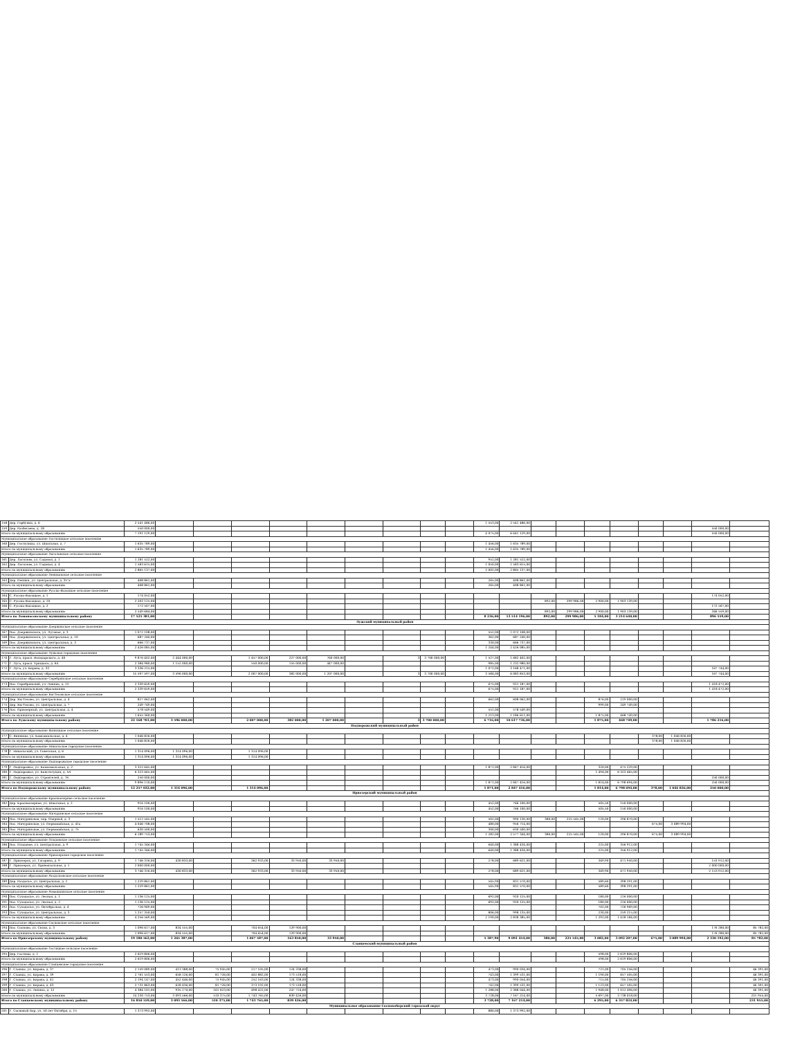| 158 | Дер. Горбунки, д. 6 | 2 541 486,00 | | | | | | | | | | 1 553,00 | 2 541 486,00 | | | | | | | | |
| 159 | Дер. Разбегаево, д. 28 | 550 000,00 | | | | | | | | | | | | | | | | | | 550 000,00 | |
| Итого по муниципальному образованию | | 7 191 129,00 | | | | | | | | | | 4 075,00 | 6 641 129,00 | | | | | | | 550 000,00 | |
| Муниципальное образование Гостилицкое сельское поселение | | | | | | | | | | | | | | | | | | | | | |
| 160 | Дер. Гостилицы, ул. Школьная, д. 7 | 1 635 789,00 | | | | | | | | | | 1 456,00 | 1 635 789,00 | | | | | | | | |
| Итого по муниципальному образованию | | 1 635 789,00 | | | | | | | | | | 1 456,00 | 1 635 789,00 | | | | | | | | |
| Муниципальное образование Лаголовское сельское поселение | | | | | | | | | | | | | | | | | | | | | |
| 161 | Дер. Лаголово, ул. Садовая, д. 1 | 1 281 522,00 | | | | | | | | | | 952,00 | 1 281 522,00 | | | | | | | | |
| 162 | Дер. Лаголово, ул. Садовая, д. 4 | 1 583 615,00 | | | | | | | | | | 1 050,00 | 1 583 615,00 | | | | | | | | |
| Итого по муниципальному образованию | | 2 865 137,00 | | | | | | | | | | 2 002,00 | 2 865 137,00 | | | | | | | | |
| Муниципальное образование Пениковское сельское поселение | | | | | | | | | | | | | | | | | | | | | |
| 163 | Дер. Пеники, ул. Центральная, д. 35"а" | 408 861,00 | | | | | | | | | | 265,00 | 408 861,00 | | | | | | | | |
| Итого по муниципальному образованию | | 408 861,00 | | | | | | | | | | 265,00 | 408 861,00 | | | | | | | | |
| Муниципальное образование Русско-Высоцкое сельское поселение | | | | | | | | | | | | | | | | | | | | | |
| 164 | С. Русско-Высоцкое, д. 1 | 174 052,00 | | | | | | | | | | | | | | | | | | 174 052,00 | |
| 165 | С. Русско-Высоцкое, д. 10 | 2 203 125,00 | | | | | | | | | | | | 892,00 | 299 986,00 | 2 900,00 | 1 903 139,00 | | | | |
| 166 | С. Русско-Высоцкое, д. 2 | 172 507,00 | | | | | | | | | | | | | | | | | | 172 507,00 | |
| Итого по муниципальному образованию | | 2 549 684,00 | | | | | | | | | | | | 892,00 | 299 986,00 | 2 900,00 | 1 903 139,00 | | | 346 559,00 | |
| Итого по Ломоносовскому муниципальному району | | 17 525 381,00 | | | | | | | | | | 8 236,00 | 13 514 196,00 | 892,00 | 299 986,00 | 5 184,00 | 3 214 640,00 | | | 896 559,00 | |
| Лужский муниципальный район | | | | | | | | | | | | | | | | | | | | | |
| Муниципальное образование Дзержинское сельское поселение | | | | | | | | | | | | | | | | | | | | | |
| 167 | Пос. Дзержинского, ул. Луговая, д. 3 | 1 072 108,00 | | | | | | | | | | 552,00 | 1 072 108,00 | | | | | | | | |
| 168 | Пос. Дзержинского, ул. Центральная, д. 10 | 687 240,00 | | | | | | | | | | 362,00 | 687 240,00 | | | | | | | | |
| 169 | Пос. Дзержинского, ул. Центральная, д. 3 | 666 737,00 | | | | | | | | | | 330,00 | 666 737,00 | | | | | | | | |
| Итого по муниципальному образованию | | 2 426 085,00 | | | | | | | | | | 1 244,00 | 2 426 085,00 | | | | | | | | |
| Муниципальное образование Лужское городское поселение | | | | | | | | | | | | | | | | | | | | | |
| 170 | Г. Луга, просп. Володарского, д. 40 | 9 876 402,00 | 2 444 000,00 | | 1 457 000,00 | 227 000,00 | 760 000,00 | | 3 | 3 700 000,00 | | 1 527,00 | 1 682 402,00 | | | | | | | | |
| 171 | Г. Луга, просп. Урицкого, д. 64 | 2 384 980,00 | 1 152 000,00 | | 550 000,00 | 155 000,00 | 447 000,00 | | | | | 985,00 | 1 232 980,00 | | | | | | | | |
| 172 | Г. Луга, ул. Кирова, д. 33 | 3 336 215,00 | | | | | | | | | | 1 072,00 | 3 168 471,00 | | | | | | | 167 744,00 | |
| Итого по муниципальному образованию | | 15 597 597,00 | 3 596 000,00 | | 2 007 000,00 | 382 000,00 | 1 207 000,00 | | 3 | 3 700 000,00 | | 3 584,00 | 6 083 853,00 | | | | | | | 167 744,00 | |
| Муниципальное образование Серебрянское сельское поселение | | | | | | | | | | | | | | | | | | | | | |
| 173 | Пос. Серебрянский, ул. Ленина, д. 12 | 2 339 659,00 | | | | | | | | | | 675,00 | 921 187,00 | | | | | | | 1 418 472,00 | |
| Итого по муниципальному образованию | | 2 339 659,00 | | | | | | | | | | 675,00 | 921 187,00 | | | | | | | 1 418 472,00 | |
| Муниципальное образование Ям-Тесовское сельское поселение | | | | | | | | | | | | | | | | | | | | | |
| 174 | Дер. Ям-Тесово, ул. Центральная, д. 4 | 827 062,00 | | | | | | | | | | 662,00 | 608 062,00 | | | 876,00 | 219 000,00 | | | | |
| 175 | Дер. Ям-Тесово, ул. Центральная, д. 7 | 249 749,00 | | | | | | | | | | | | | | 999,00 | 249 749,00 | | | | |
| 176 | Пос. Приозерный, ул. Центральная, д. 4 | 578 549,00 | | | | | | | | | | 551,00 | 578 549,00 | | | | | | | | |
| Итого по муниципальному образованию | | 1 655 360,00 | | | | | | | | | | 1 213,00 | 1 186 611,00 | | | 1 875,00 | 468 749,00 | | | | |
| Итого по Лужскому муниципальному району | | 22 168 701,00 | 3 596 000,00 | | 2 007 000,00 | 382 000,00 | 1 207 000,00 | | 3 | 3 700 000,00 | | 6 716,00 | 10 617 736,00 | | | 1 875,00 | 468 749,00 | | | 1 786 216,00 | |
| Подпорожский муниципальный район | | | | | | | | | | | | | | | | | | | | | |
| Муниципальное образование Винницкое сельское поселение | | | | | | | | | | | | | | | | | | | | | |
| 177 | С. Винницы, ул. Комсомольская, д. 4 | 1 046 826,00 | | | | | | | | | | | | | | | | 378,00 | 1 046 826,00 | | |
| Итого по муниципальному образованию | | 1 046 826,00 | | | | | | | | | | | | | | | | 378,00 | 1 046 826,00 | | |
| Муниципальное образование Никольское городское поселение | | | | | | | | | | | | | | | | | | | | | |
| 178 | Г. Никольский, ул. Советская, д. 6 | 1 314 096,00 | 1 314 096,00 | | 1 314 096,00 | | | | | | | | | | | | | | | | |
| Итого по муниципальному образованию | | 1 314 096,00 | 1 314 096,00 | | 1 314 096,00 | | | | | | | | | | | | | | | | |
| Муниципальное образование Подпорожское городское поселение | | | | | | | | | | | | | | | | | | | | | |
| 179 | Г. Подпорожье, ул. Комсомольская, д. 2 | 3 322 645,00 | | | | | | | | | | 1 871,00 | 2 847 416,00 | | | 320,00 | 475 229,00 | | | | |
| 180 | Г. Подпорожье, ул. Конституции, д. 5А | 6 323 465,00 | | | | | | | | | | | | | | 1 494,00 | 6 323 465,00 | | | | |
| 181 | Г. Подпорожье, ул. Строителей, д. 76 | 250 000,00 | | | | | | | | | | | | | | | | | | 250 000,00 | |
| Итого по муниципальному образованию | | 9 896 110,00 | | | | | | | | | | 1 871,00 | 2 847 416,00 | | | 1 814,00 | 6 798 694,00 | | | 250 000,00 | |
| Итого по Подпорожскому муниципальному району | | 12 257 032,00 | 1 314 096,00 | | 1 314 096,00 | | | | | | | 1 871,00 | 2 847 416,00 | | | 1 814,00 | 6 798 694,00 | 378,00 | 1 046 826,00 | 250 000,00 | |
| Приозерский муниципальный район | | | | | | | | | | | | | | | | | | | | | |
| Муниципальное образование Красноозерное сельское поселение | | | | | | | | | | | | | | | | | | | | | |
| 182 | Дер. Красноозерное, ул. Школьная, д. 2 | 916 100,00 | | | | | | | | | | 452,00 | 766 100,00 | | | 505,50 | 150 000,00 | | | | |
| Итого по муниципальному образованию | | 916 100,00 | | | | | | | | | | 452,00 | 766 100,00 | | | 505,50 | 150 000,00 | | | | |
| Муниципальное образование Мичуринское сельское поселение | | | | | | | | | | | | | | | | | | | | | |
| 183 | Пос. Мичуринское, пер. Озерный, д. 3 | 1 512 545,00 | | | | | | | | | | 502,00 | 990 130,00 | 380,00 | 225 545,00 | 120,00 | 296 870,00 | | | | |
| 184 | Пос. Мичуринское, ул. Первомайская, д. 41а | 4 046 708,00 | | | | | | | | | | 480,00 | 956 714,00 | | | | | 675,00 | 3 089 994,00 | | |
| 185 | Пос. Мичуринское, ул. Первомайская, д. 75 | 630 500,00 | | | | | | | | | | 300,00 | 630 500,00 | | | | | | | | |
| Итого по муниципальному образованию | | 6 189 753,00 | | | | | | | | | | 1 282,00 | 2 577 344,00 | 380,00 | 225 545,00 | 120,00 | 296 870,00 | 675,00 | 3 089 994,00 | | |
| Муниципальное образование Плодовское сельское поселение | | | | | | | | | | | | | | | | | | | | | |
| 186 | Пос. Плодовое, ул. Центральная, д. 9 | 1 745 346,00 | | | | | | | | | | 640,00 | 1 388 434,00 | | | 225,00 | 356 912,00 | | | | |
| Итого по муниципальному образованию | | 1 745 346,00 | | | | | | | | | | 640,00 | 1 388 434,00 | | | 225,00 | 356 912,00 | | | | |
| Муниципальное образование Приозерское городское поселение | | | | | | | | | | | | | | | | | | | | | |
| 187 | Г. Приозерск, ул. Гагарина, д. 9 | 1 746 316,00 | 430 833,00 | | 362 933,00 | 33 950,00 | 33 950,00 | | | | | 278,00 | 689 621,00 | | | 349,90 | 471 950,00 | | | 153 912,00 | |
| 188 | Г. Приозерск, ул. Привокзальная, д. 1 | 2 000 000,00 | | | | | | | | | | | | | | | | | | 2 000 000,00 | |
| Итого по муниципальному образованию | | 3 746 316,00 | 430 833,00 | | 362 933,00 | 33 950,00 | 33 950,00 | | | | | 278,00 | 689 621,00 | | | 349,90 | 471 950,00 | | | 2 153 912,00 | |
| Муниципальное образование Раздольевское сельское поселение | | | | | | | | | | | | | | | | | | | | | |
| 189 | Дер. Раздолье, ул. Центральная, д. 2 | 1 229 861,00 | | | | | | | | | | 545,90 | 831 570,00 | | | 589,60 | 398 291,00 | | | | |
| Итого по муниципальному образованию | | 1 229 861,00 | | | | | | | | | | 545,90 | 831 570,00 | | | 589,60 | 398 291,00 | | | | |
| Муниципальное образование Ромашкинское сельское поселение | | | | | | | | | | | | | | | | | | | | | |
| 190 | Пос. Суходолье, ул. Лесная, д. 1 | 1 136 125,00 | | | | | | | | | | 692,00 | 920 125,00 | | | 180,00 | 216 000,00 | | | | |
| 191 | Пос. Суходолье, ул. Лесная, д. 2 | 1 136 125,00 | | | | | | | | | | 692,00 | 920 125,00 | | | 180,00 | 216 000,00 | | | | |
| 192 | Пос. Суходолье, ул. Октябрьская, д. 4 | 726 969,00 | | | | | | | | | | | | | | 702,00 | 726 969,00 | | | | |
| 193 | Пос. Суходолье, ул. Центральная, д. 3 | 1 257 350,00 | | | | | | | | | | 806,00 | 998 135,00 | | | 230,00 | 259 215,00 | | | | |
| Итого по муниципальному образованию | | 4 256 569,00 | | | | | | | | | | 2 190,00 | 2 838 385,00 | | | 1 292,00 | 1 418 184,00 | | | | |
| Муниципальное образование Сосновское сельское поселение | | | | | | | | | | | | | | | | | | | | | |
| 194 | Пос. Сосново, ул. Связи, д. 3 | 1 096 617,00 | 834 555,00 | | 704 654,00 | 129 900,00 | | | | | | | | | | | | | | 176 280,00 | 85 782,00 |
| Итого по муниципальному образованию | | 1 096 617,00 | 834 555,00 | | 704 654,00 | 129 900,00 | | | | | | | | | | | | | | 176 280,00 | 85 782,00 |
| Итого по Приозерскому муниципальному району | | 19 180 562,00 | 1 265 387,00 | | 1 067 587,00 | 163 850,00 | 33 950,00 | | | | | 5 387,90 | 9 091 454,00 | 380,00 | 225 545,00 | 3 082,00 | 3 092 207,00 | 675,00 | 3 089 994,00 | 2 330 192,00 | 85 782,00 |
| Сланцевский муниципальный район | | | | | | | | | | | | | | | | | | | | | |
| Муниципальное образование Гостицкое сельское поселение | | | | | | | | | | | | | | | | | | | | | |
| 195 | Дер. Гостицы, д. 1 | 2 619 806,00 | | | | | | | | | | | | | | 598,00 | 2 619 806,00 | | | | |
| Итого по муниципальному образованию | | 2 619 806,00 | | | | | | | | | | | | | | 598,00 | 2 619 806,00 | | | | |
| Муниципальное образование Сланцевское городское поселение | | | | | | | | | | | | | | | | | | | | | |
| 196 | Г. Сланцы, ул. Кирова, д. 37 | 2 159 089,00 | 413 388,00 | 75 945,00 | 217 105,00 | 124 338,00 | | | | | | 473,00 | 990 034,00 | | | 721,00 | 705 256,00 | | | | 46 391,00 |
| 197 | Г. Сланцы, ул. Кирова, д. 39 | 2 761 553,00 | 658 126,00 | 81 726,00 | 402 882,00 | 173 518,00 | | | | | | 743,00 | 1 399 531,00 | | | 1 190,00 | 657 505,00 | | | | 46 391,00 |
| 198 | Г. Сланцы, ул. Кирова, д. 41 | 2 194 147,00 | 452 446,00 | 75 945,00 | 252 163,00 | 124 338,00 | | | | | | 473,00 | 990 054,00 | | | 715,00 | 705 256,00 | | | | 46 391,00 |
| 199 | Г. Сланцы, ул. Кирова, д. 43 | 2 731 863,00 | 628 436,00 | 81 726,00 | 373 192,00 | 173 518,00 | | | | | | 742,00 | 1 399 531,00 | | | 1 123,00 | 657 505,00 | | | | 46 391,00 |
| 200 | Г. Сланцы, ул. Ленина, д. 12 | 4 384 101,00 | 935 170,00 | 161 023,00 | 498 422,00 | 247 724,00 | | | | | | 1 288,00 | 2 388 044,00 | | | 1 948,00 | 1 012 496,00 | | | | 46 391,00 |
| Итого по муниципальному образованию | | 14 230 753,00 | 3 093 566,00 | 510 375,00 | 1 743 765,00 | 839 426,00 | | | | | | 3 728,00 | 7 167 214,00 | | | 5 697,00 | 3 738 018,00 | | | | 231 955,00 |
| Итого по Сланцевскому муниципальному району | | 16 850 559,00 | 3 093 566,00 | 510 375,00 | 1 743 765,00 | 839 426,00 | | | | | | 3 728,00 | 7 167 214,00 | | | 6 295,00 | 6 357 824,00 | | | | 231 955,00 |
| Муниципальное образование Сосновоборский городской округ | | | | | | | | | | | | | | | | | | | | | |
| 201 | Г. Сосновый Бор, ул. 50 лет Октября, д. 15 | 1 373 992,00 | | | | | | | | | | 880,00 | 1 373 992,00 | | | | | | | | |